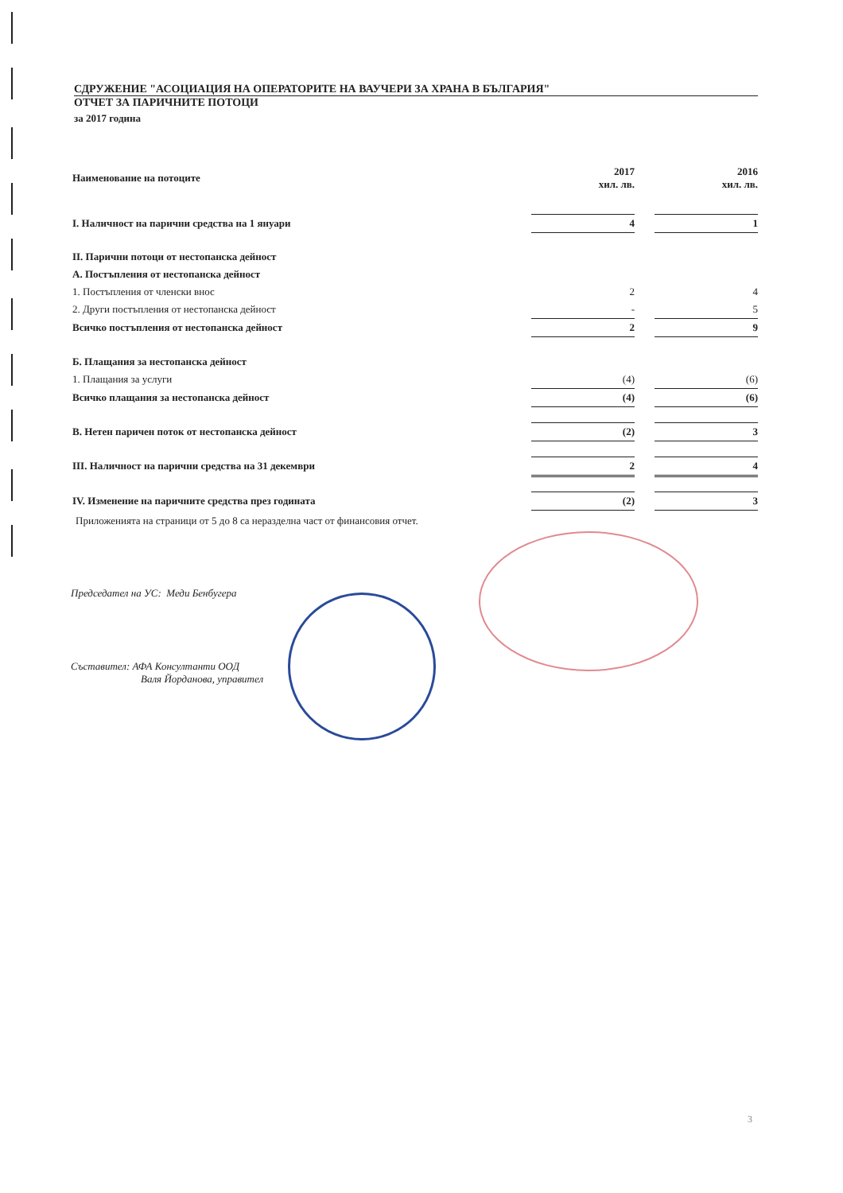СДРУЖЕНИЕ "АСОЦИАЦИЯ НА ОПЕРАТОРИТЕ НА ВАУЧЕРИ ЗА ХРАНА В БЪЛГАРИЯ"
ОТЧЕТ ЗА ПАРИЧНИТЕ ПОТОЦИ
за 2017 година
| Наименование на потоците | 2017 хил. лв. | | 2016 хил. лв. |
| I. Наличност на парични средства на 1 януари | 4 | | 1 |
| II. Парични потоци от нестопанска дейност | | | |
| А. Постъпления от нестопанска дейност | | | |
| 1. Постъпления от членски внос | 2 | | 4 |
| 2. Други постъпления от нестопанска дейност | - | | 5 |
| Всичко постъпления от нестопанска дейност | 2 | | 9 |
| Б. Плащания за нестопанска дейност | | | |
| 1. Плащания за услуги | (4) | | (6) |
| Всичко плащания за нестопанска дейност | (4) | | (6) |
| В. Нетен паричен поток от нестопанска дейност | (2) | | 3 |
| III. Наличност на парични средства на 31 декември | 2 | | 4 |
| IV. Изменение на паричните средства през годината | (2) | | 3 |
Приложенията на страници от 5 до 8 са неразделна част от финансовия отчет.
Председател на УС: Меди Бенбугера
Съставител: АФА Консултанти ООД
Валя Йорданова, управител
3